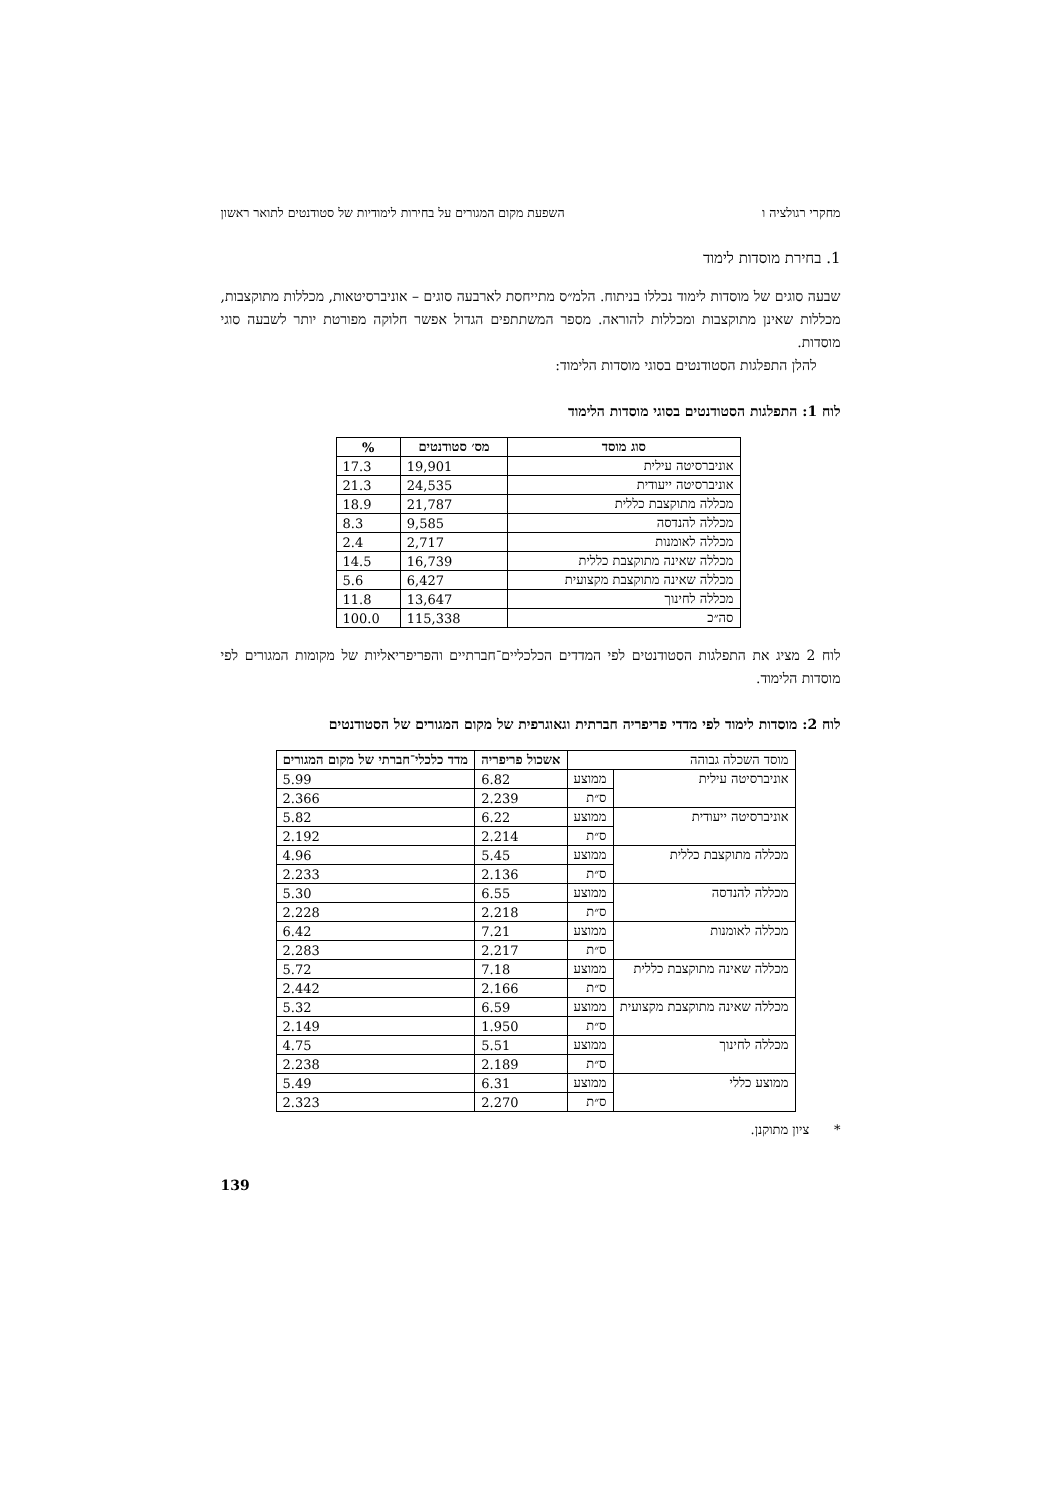מחקרי רגולציה ו השפעת מקום המגורים על בחירות לימודיות של סטודנטים לתואר ראשון
1. בחירת מוסדות לימוד
שבעה סוגים של מוסדות לימוד נכללו בניתוח. הלמ״ס מתייחסת לארבעה סוגים – אוניברסיטאות, מכללות מתוקצבות, מכללות שאינן מתוקצבות ומכללות להוראה. מספר המשתתפים הגדול אפשר חלוקה מפורטת יותר לשבעה סוגי מוסדות.
להלן התפלגות הסטודנטים בסוגי מוסדות הלימוד:
לוח 1: התפלגות הסטודנטים בסוגי מוסדות הלימוד
| סוג מוסד | מס׳ סטודנטים | % |
| --- | --- | --- |
| אוניברסיטה עילית | 19,901 | 17.3 |
| אוניברסיטה ייעודית | 24,535 | 21.3 |
| מכללה מתוקצבת כללית | 21,787 | 18.9 |
| מכללה להנדסה | 9,585 | 8.3 |
| מכללה לאומנות | 2,717 | 2.4 |
| מכללה שאינה מתוקצבת כללית | 16,739 | 14.5 |
| מכללה שאינה מתוקצבת מקצועית | 6,427 | 5.6 |
| מכללה לחינוך | 13,647 | 11.8 |
| סה״כ | 115,338 | 100.0 |
לוח 2 מציג את התפלגות הסטודנטים לפי המדדים הכלכליים־חברתיים והפריפריאליות של מקומות המגורים לפי מוסדות הלימוד.
לוח 2: מוסדות לימוד לפי מדדי פריפריה חברתית וגאוגרפית של מקום המגורים של הסטודנטים
| מוסד השכלה גבוהה | | אשכול פריפריה | מדד כלכלי־חברתי של מקום המגורים |
| --- | --- | --- | --- |
| אוניברסיטה עילית | ממוצע | 6.82 | 5.99 |
| | ס״ת | 2.239 | 2.366 |
| אוניברסיטה ייעודית | ממוצע | 6.22 | 5.82 |
| | ס״ת | 2.214 | 2.192 |
| מכללה מתוקצבת כללית | ממוצע | 5.45 | 4.96 |
| | ס״ת | 2.136 | 2.233 |
| מכללה להנדסה | ממוצע | 6.55 | 5.30 |
| | ס״ת | 2.218 | 2.228 |
| מכללה לאומנות | ממוצע | 7.21 | 6.42 |
| | ס״ת | 2.217 | 2.283 |
| מכללה שאינה מתוקצבת כללית | ממוצע | 7.18 | 5.72 |
| | ס״ת | 2.166 | 2.442 |
| מכללה שאינה מתוקצבת מקצועית | ממוצע | 6.59 | 5.32 |
| | ס״ת | 1.950 | 2.149 |
| מכללה לחינוך | ממוצע | 5.51 | 4.75 |
| | ס״ת | 2.189 | 2.238 |
| ממוצע כללי | ממוצע | 6.31 | 5.49 |
| | ס״ת | 2.270 | 2.323 |
* ציון מתוקנן.
139